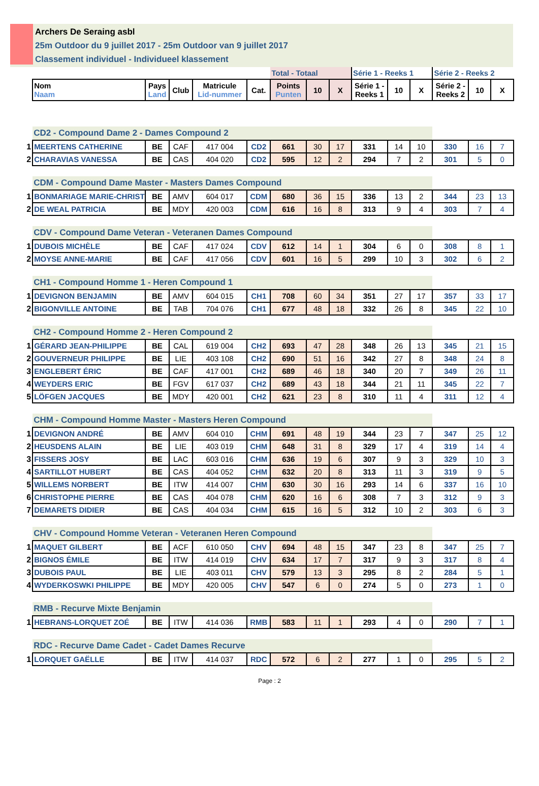Archers De Seraing asbl
25m Outdoor du 9 juillet 2017 - 25m Outdoor van 9 juillet 2017
Classement individuel - Individueel klassement
| | | | | | | Total - Totaal | | | Série 1 - Reeks 1 | | | Série 2 - Reeks 2 | | |
| | Nom Naam | Pays Land | Club | Matricule Lid-nummer | Cat. | Points Punten | 10 | X | Série 1 - Reeks 1 | 10 | X | Série 2 - Reeks 2 | 10 | X |
| | CD2 - Compound Dame 2 - Dames Compound 2 | | | | | | | | | | | | | |
| 1 | MEERTENS CATHERINE | BE | CAF | 417 004 | CD2 | 661 | 30 | 17 | 331 | 14 | 10 | 330 | 16 | 7 |
| 2 | CHARAVIAS VANESSA | BE | CAS | 404 020 | CD2 | 595 | 12 | 2 | 294 | 7 | 2 | 301 | 5 | 0 |
| | CDM - Compound Dame Master - Masters Dames Compound | | | | | | | | | | | | | |
| 1 | BONMARIAGE MARIE-CHRIST | BE | AMV | 604 017 | CDM | 680 | 36 | 15 | 336 | 13 | 2 | 344 | 23 | 13 |
| 2 | DE WEAL PATRICIA | BE | MDY | 420 003 | CDM | 616 | 16 | 8 | 313 | 9 | 4 | 303 | 7 | 4 |
| | CDV - Compound Dame Veteran - Veteranen Dames Compound | | | | | | | | | | | | | |
| 1 | DUBOIS MICHÈLE | BE | CAF | 417 024 | CDV | 612 | 14 | 1 | 304 | 6 | 0 | 308 | 8 | 1 |
| 2 | MOYSE ANNE-MARIE | BE | CAF | 417 056 | CDV | 601 | 16 | 5 | 299 | 10 | 3 | 302 | 6 | 2 |
| | CH1 - Compound Homme 1 - Heren Compound 1 | | | | | | | | | | | | | |
| 1 | DEVIGNON BENJAMIN | BE | AMV | 604 015 | CH1 | 708 | 60 | 34 | 351 | 27 | 17 | 357 | 33 | 17 |
| 2 | BIGONVILLE ANTOINE | BE | TAB | 704 076 | CH1 | 677 | 48 | 18 | 332 | 26 | 8 | 345 | 22 | 10 |
| | CH2 - Compound Homme 2 - Heren Compound 2 | | | | | | | | | | | | | |
| 1 | GÉRARD JEAN-PHILIPPE | BE | CAL | 619 004 | CH2 | 693 | 47 | 28 | 348 | 26 | 13 | 345 | 21 | 15 |
| 2 | GOUVERNEUR PHILIPPE | BE | LIE | 403 108 | CH2 | 690 | 51 | 16 | 342 | 27 | 8 | 348 | 24 | 8 |
| 3 | ENGLEBERT ÉRIC | BE | CAF | 417 001 | CH2 | 689 | 46 | 18 | 340 | 20 | 7 | 349 | 26 | 11 |
| 4 | WEYDERS ERIC | BE | FGV | 617 037 | CH2 | 689 | 43 | 18 | 344 | 21 | 11 | 345 | 22 | 7 |
| 5 | LÖFGEN JACQUES | BE | MDY | 420 001 | CH2 | 621 | 23 | 8 | 310 | 11 | 4 | 311 | 12 | 4 |
| | CHM - Compound Homme Master - Masters Heren Compound | | | | | | | | | | | | | |
| 1 | DEVIGNON ANDRÉ | BE | AMV | 604 010 | CHM | 691 | 48 | 19 | 344 | 23 | 7 | 347 | 25 | 12 |
| 2 | HEUSDENS ALAIN | BE | LIE | 403 019 | CHM | 648 | 31 | 8 | 329 | 17 | 4 | 319 | 14 | 4 |
| 3 | FISSERS JOSY | BE | LAC | 603 016 | CHM | 636 | 19 | 6 | 307 | 9 | 3 | 329 | 10 | 3 |
| 4 | SARTILLOT HUBERT | BE | CAS | 404 052 | CHM | 632 | 20 | 8 | 313 | 11 | 3 | 319 | 9 | 5 |
| 5 | WILLEMS NORBERT | BE | ITW | 414 007 | CHM | 630 | 30 | 16 | 293 | 14 | 6 | 337 | 16 | 10 |
| 6 | CHRISTOPHE PIERRE | BE | CAS | 404 078 | CHM | 620 | 16 | 6 | 308 | 7 | 3 | 312 | 9 | 3 |
| 7 | DEMARETS DIDIER | BE | CAS | 404 034 | CHM | 615 | 16 | 5 | 312 | 10 | 2 | 303 | 6 | 3 |
| | CHV - Compound Homme Veteran - Veteranen Heren Compound | | | | | | | | | | | | | |
| 1 | MAQUET GILBERT | BE | ACF | 610 050 | CHV | 694 | 48 | 15 | 347 | 23 | 8 | 347 | 25 | 7 |
| 2 | BIGNOS ÉMILE | BE | ITW | 414 019 | CHV | 634 | 17 | 7 | 317 | 9 | 3 | 317 | 8 | 4 |
| 3 | DUBOIS PAUL | BE | LIE | 403 011 | CHV | 579 | 13 | 3 | 295 | 8 | 2 | 284 | 5 | 1 |
| 4 | WYDERKOSWKI PHILIPPE | BE | MDY | 420 005 | CHV | 547 | 6 | 0 | 274 | 5 | 0 | 273 | 1 | 0 |
| | RMB - Recurve Mixte Benjamin | | | | | | | | | | | | | |
| 1 | HEBRANS-LORQUET ZOÉ | BE | ITW | 414 036 | RMB | 583 | 11 | 1 | 293 | 4 | 0 | 290 | 7 | 1 |
| | RDC - Recurve Dame Cadet - Cadet Dames Recurve | | | | | | | | | | | | | |
| 1 | LORQUET GAËLLE | BE | ITW | 414 037 | RDC | 572 | 6 | 2 | 277 | 1 | 0 | 295 | 5 | 2 |
Page : 2